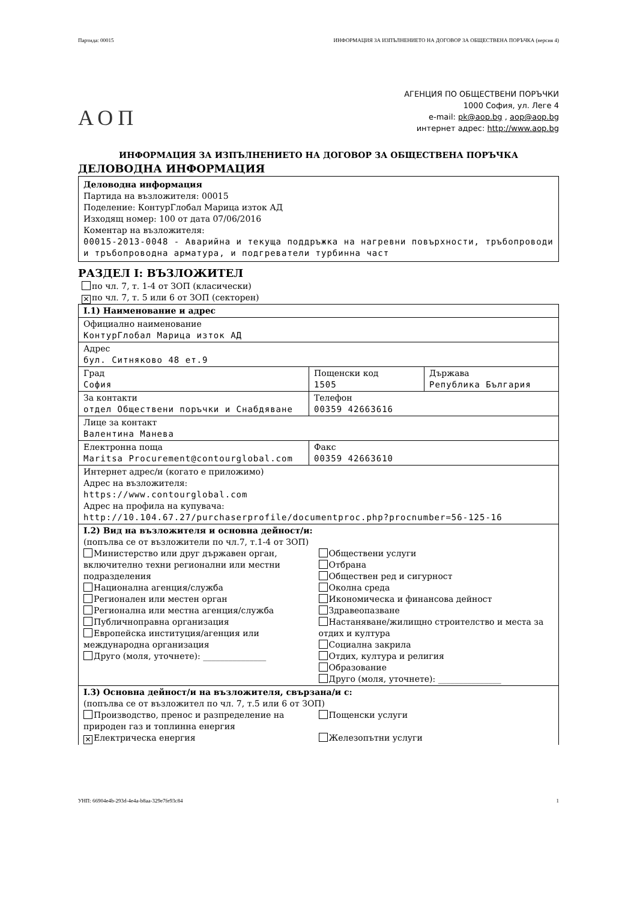Партида: 00015 ИНФОРМАЦИЯ ЗА ИЗПЪЛНЕНИЕТО НА ДОГОВОР ЗА ОБЩЕСТВЕНА ПОРЪЧКА (версия 4)
АОП
АГЕНЦИЯ ПО ОБЩЕСТВЕНИ ПОРЪЧКИ
1000 София, ул. Леге 4
e-mail: pk@aop.bg , aop@aop.bg
интернет адрес: http://www.aop.bg
ИНФОРМАЦИЯ ЗА ИЗПЪЛНЕНИЕТО НА ДОГОВОР ЗА ОБЩЕСТВЕНА ПОРЪЧКА
ДЕЛОВОДНА ИНФОРМАЦИЯ
Деловодна информация
Партида на възложителя: 00015
Поделение: КонтурГлобал Марица изток АД
Изходящ номер: 100 от дата 07/06/2016
Коментар на възложителя:
00015-2013-0048 - Аварийна и текуща поддръжка на нагревни повърхности, тръбопроводи и тръбопроводна арматура, и подгреватели турбинна част
РАЗДЕЛ I: ВЪЗЛОЖИТЕЛ
по чл. 7, т. 1-4 от ЗОП (класически)
✕ по чл. 7, т. 5 или 6 от ЗОП (секторен)
| I.1) Наименование и адрес | | |
| Официално наименование КонтурГлобал Марица изток АД | | |
| Адрес бул. Ситняково 48 ет.9 | | |
| Град София | Пощенски код 1505 | Държава Република България |
| За контакти отдел Обществени поръчки и Снабдяване | Телефон 00359 42663616 | |
| Лице за контакт Валентина Манева | | |
| Електронна поща Maritsa Procurement@contourglobal.com | Факс 00359 42663610 | |
| Интернет адрес/и (когато е приложимо) Адрес на възложителя: https://www.contourglobal.com Адрес на профила на купувача: http://10.104.67.27/purchaserprofile/documentproc.php?procnumber=56-125-16 | | |
| I.2) Вид на възложителя и основна дейност/и: (попълва се от възложители по чл.7, т.1-4 от ЗОП) Министерство или друг държавен орган, включително техни регионални или местни подразделения Национална агенция/служба Регионален или местен орган Регионална или местна агенция/служба Публичноправна организация Европейска институция/агенция или международна организация Друго (моля, уточнете): _______________ Обществени услуги Отбрана Обществен ред и сигурност Околна среда Икономическа и финансова дейност Здравеопазване Настаняване/жилищно строителство и места за отдих и култура Социална закрила Отдих, култура и религия Образование Друго (моля, уточнете): _______________ | | |
| I.3) Основна дейност/и на възложителя, свързана/и с: (попълва се от възложител по чл. 7, т.5 или 6 от ЗОП) Производство, пренос и разпределение на природен газ и топлинна енергия ✕ Електрическа енергия Пощенски услуги Железопътни услуги | | |
УНП: 66904e4b-293d-4e4a-b8aa-329e7fe93c84 1